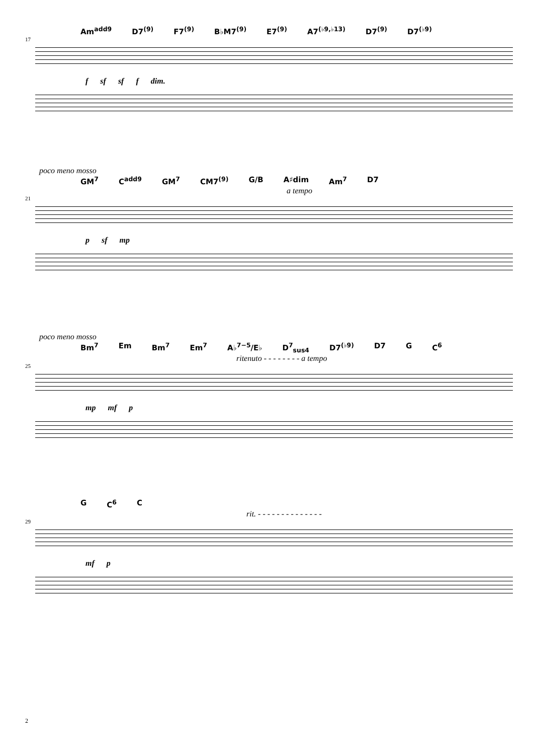Am<sup>add9</sup> D7<sup>(9)</sup> F7<sup>(9)</sup> B♭M7<sup>(9)</sup> E7<sup>(9)</sup> A7<sup>(♭9,♭13)</sup> D7<sup>(9)</sup> D7<sup>(♭9)</sup>
17
f sf sf f dim.
poco meno mosso
GM<sup>7</sup> C<sup>add9</sup> GM<sup>7</sup> CM7<sup>(9)</sup> G/B A♯dim Am<sup>7</sup> D7
a tempo
21
p sf mp
poco meno mosso
Bm<sup>7</sup> Em Bm<sup>7</sup> Em<sup>7</sup> A♭<sup>7−5</sup>/E♭ D<sup>7</sup><sub>sus4</sub> D7<sup>(♭9)</sup> D7 G C<sup>6</sup>
ritenuto - - - - - - - - a tempo
25
mp mf p
G C<sup>6</sup> C
rit. - - - - - - - - - - - - - -
29
mf p
2